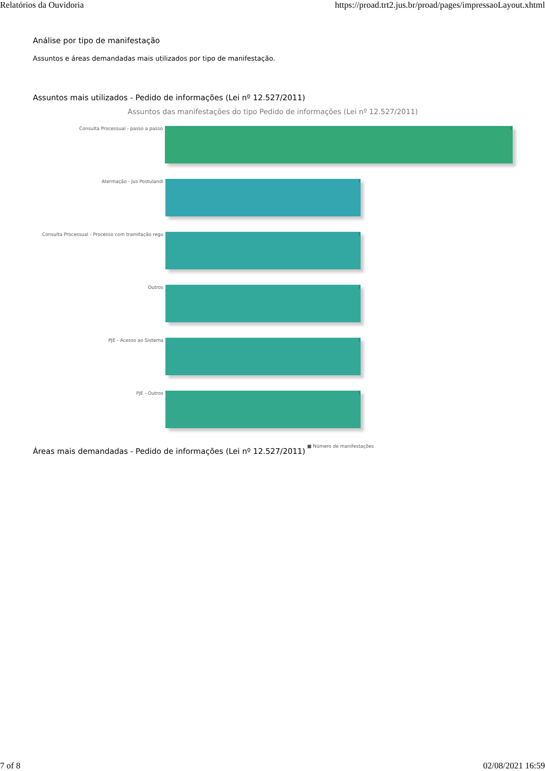Relatórios da Ouvidoria https://proad.trt2.jus.br/proad/pages/impressaoLayout.xhtml
Análise por tipo de manifestação
Assuntos e áreas demandadas mais utilizados por tipo de manifestação.
Assuntos mais utilizados - Pedido de informações (Lei nº 12.527/2011)
Assuntos das manifestações do tipo Pedido de informações (Lei nº 12.527/2011)
Consulta Processual - passo a passo
2
Atermação - Jus Postulandi
1
Consulta Processual - Processo com tramitação regu
1
Outros
1
PJE - Acesso ao Sistema
1
PJE - Outros
1
■ Número de manifestações
Áreas mais demandadas - Pedido de informações (Lei nº 12.527/2011)
7 of 8 02/08/2021 16:59